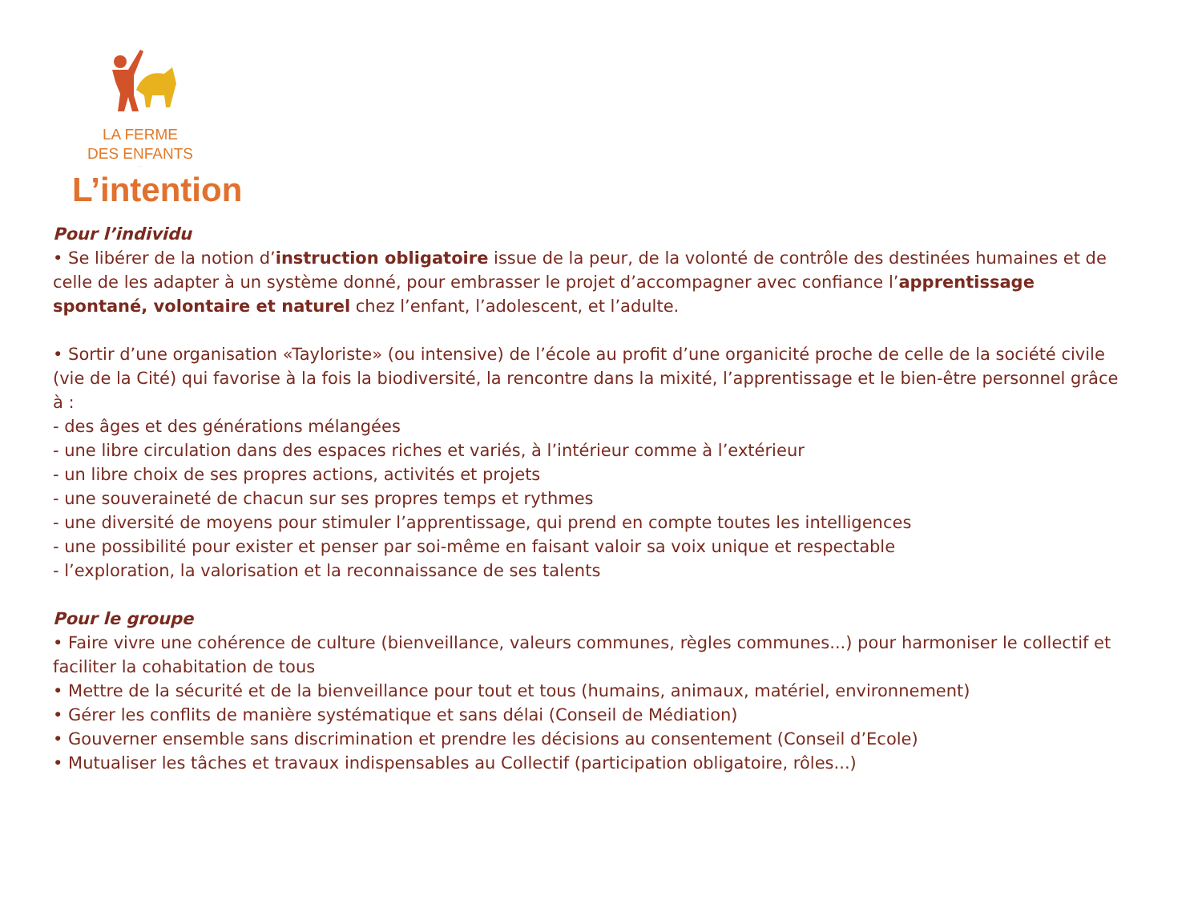LA FERME
DES ENFANTS
...
L’intention
Pour l’individu
• Se libérer de la notion d’instruction obligatoire issue de la peur, de la volonté de contrôle des destinées humaines et de celle de les adapter à un système donné, pour embrasser le projet d’accompagner avec confiance l’apprentissage spontané, volontaire et naturel chez l’enfant, l’adolescent, et l’adulte.
• Sortir d’une organisation «Tayloriste» (ou intensive) de l’école au profit d’une organicité proche de celle de la société civile (vie de la Cité) qui favorise à la fois la biodiversité, la rencontre dans la mixité, l’apprentissage et le bien-être personnel grâce à :
- des âges et des générations mélangées
- une libre circulation dans des espaces riches et variés, à l’intérieur comme à l’extérieur
- un libre choix de ses propres actions, activités et projets
- une souveraineté de chacun sur ses propres temps et rythmes
- une diversité de moyens pour stimuler l’apprentissage, qui prend en compte toutes les intelligences
- une possibilité pour exister et penser par soi-même en faisant valoir sa voix unique et respectable
- l’exploration, la valorisation et la reconnaissance de ses talents
Pour le groupe
• Faire vivre une cohérence de culture (bienveillance, valeurs communes, règles communes...) pour harmoniser le collectif et faciliter la cohabitation de tous
• Mettre de la sécurité et de la bienveillance pour tout et tous (humains, animaux, matériel, environnement)
• Gérer les conflits de manière systématique et sans délai (Conseil de Médiation)
• Gouverner ensemble sans discrimination et prendre les décisions au consentement (Conseil d’Ecole)
• Mutualiser les tâches et travaux indispensables au Collectif (participation obligatoire, rôles...)